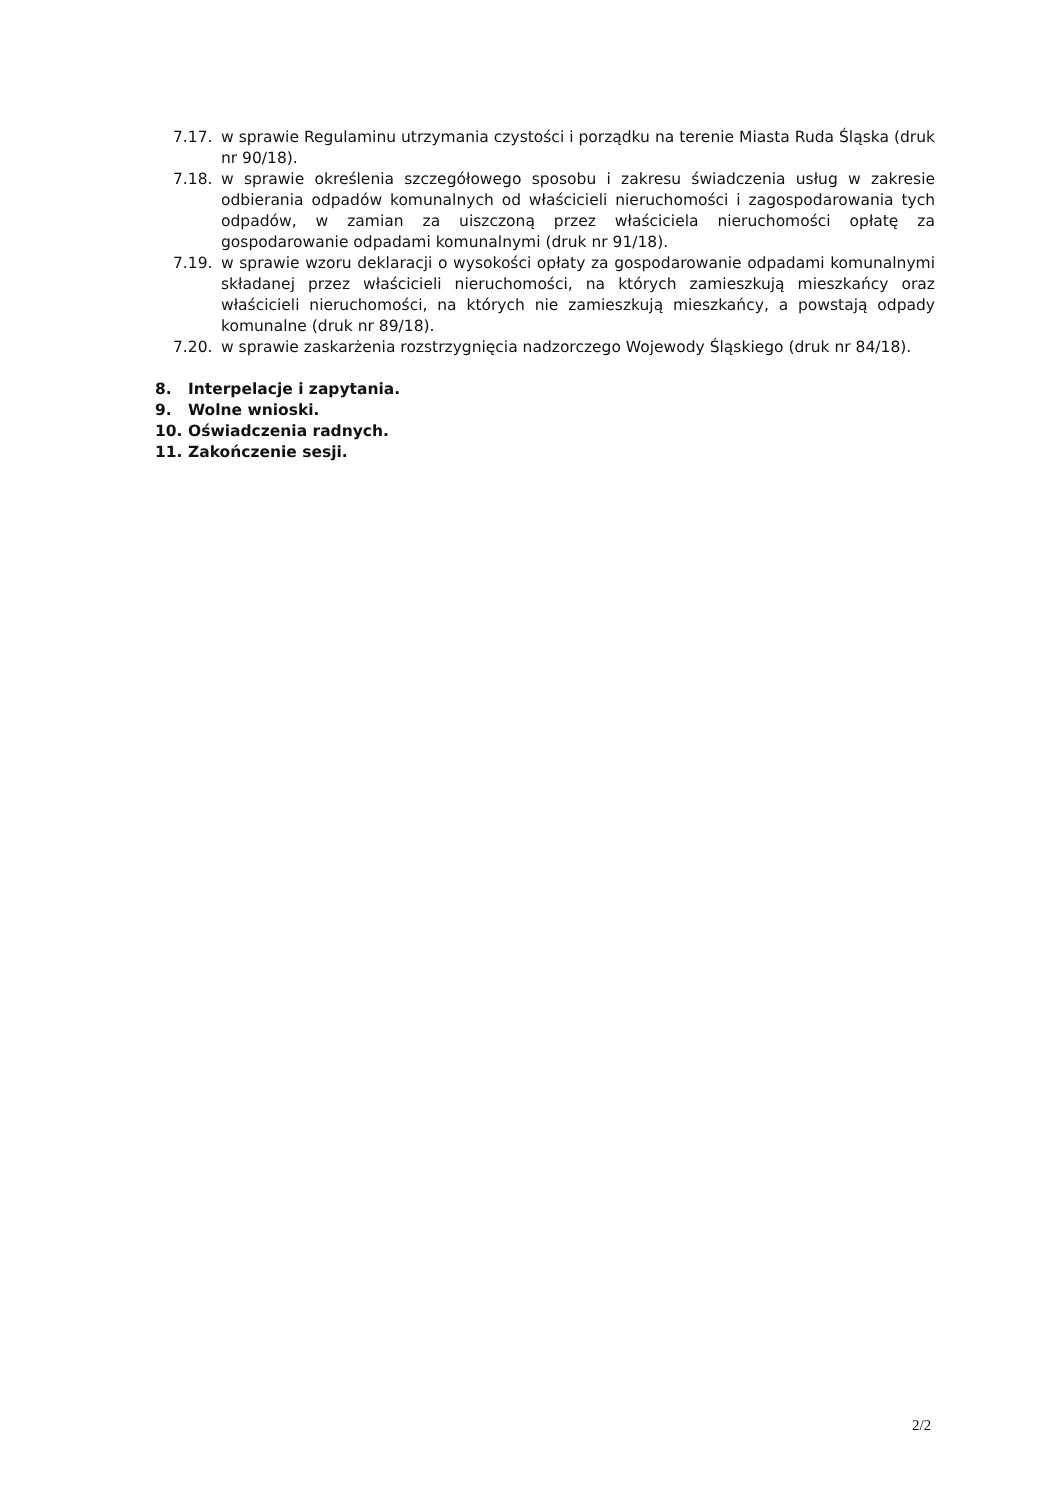7.17. w sprawie Regulaminu utrzymania czystości i porządku na terenie Miasta Ruda Śląska (druk nr 90/18).
7.18. w sprawie określenia szczegółowego sposobu i zakresu świadczenia usług w zakresie odbierania odpadów komunalnych od właścicieli nieruchomości i zagospodarowania tych odpadów, w zamian za uiszczoną przez właściciela nieruchomości opłatę za gospodarowanie odpadami komunalnymi (druk nr 91/18).
7.19. w sprawie wzoru deklaracji o wysokości opłaty za gospodarowanie odpadami komunalnymi składanej przez właścicieli nieruchomości, na których zamieszkują mieszkańcy oraz właścicieli nieruchomości, na których nie zamieszkują mieszkańcy, a powstają odpady komunalne (druk nr 89/18).
7.20. w sprawie zaskarżenia rozstrzygnięcia nadzorczego Wojewody Śląskiego (druk nr 84/18).
8. Interpelacje i zapytania.
9. Wolne wnioski.
10. Oświadczenia radnych.
11. Zakończenie sesji.
2/2